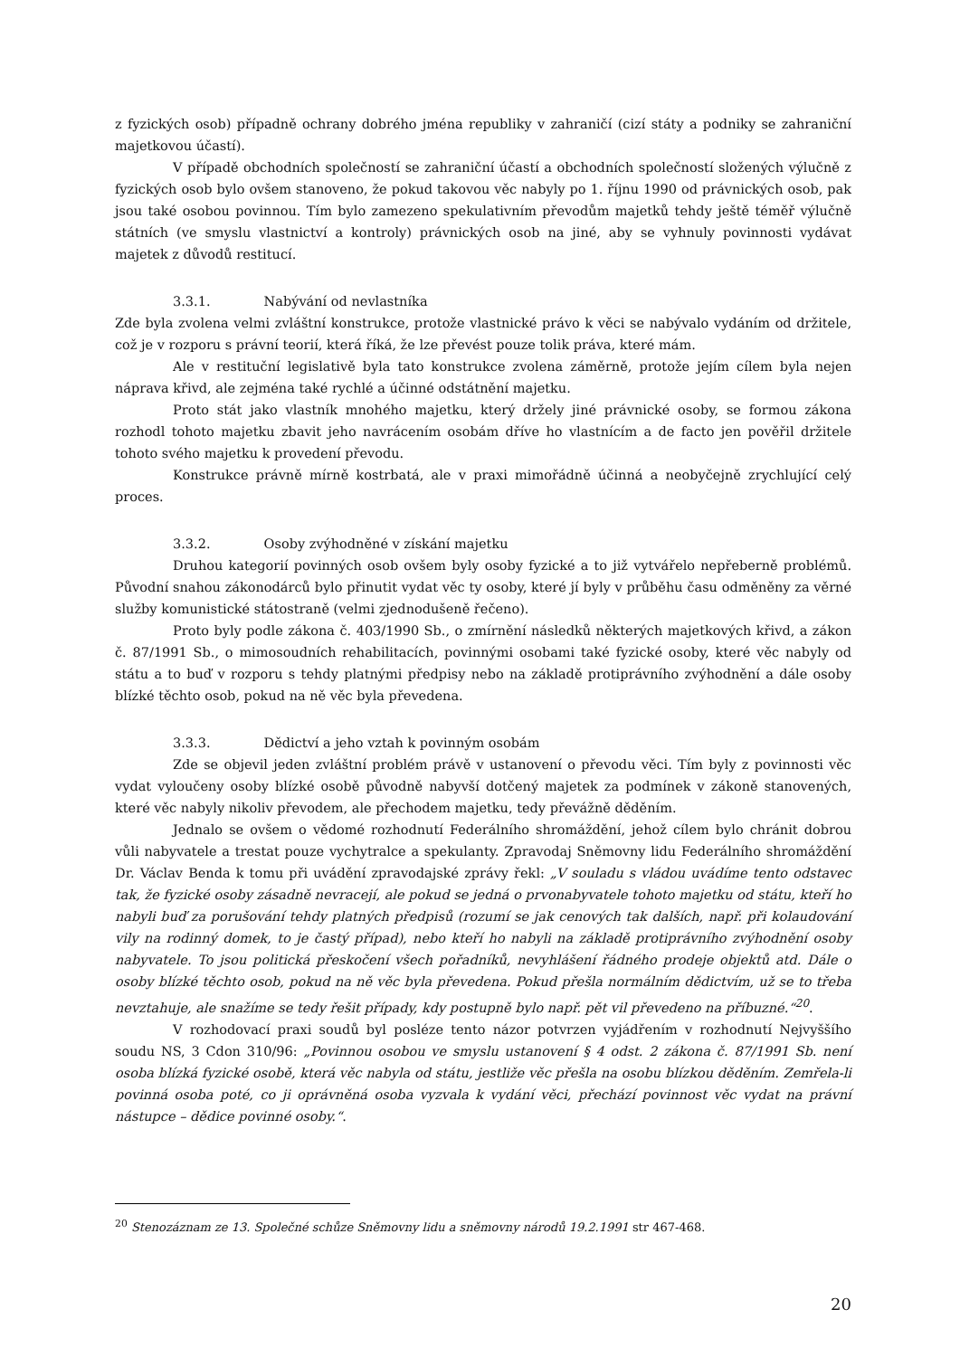z fyzických osob) případně ochrany dobrého jména republiky v zahraničí (cizí státy a podniky se zahraniční majetkovou účastí).
V případě obchodních společností se zahraniční účastí a obchodních společností složených výlučně z fyzických osob bylo ovšem stanoveno, že pokud takovou věc nabyly po 1. říjnu 1990 od právnických osob, pak jsou také osobou povinnou. Tím bylo zamezeno spekulativním převodům majetků tehdy ještě téměř výlučně státních (ve smyslu vlastnictví a kontroly) právnických osob na jiné, aby se vyhnuly povinnosti vydávat majetek z důvodů restitucí.
3.3.1. Nabývání od nevlastníka
Zde byla zvolena velmi zvláštní konstrukce, protože vlastnické právo k věci se nabývalo vydáním od držitele, což je v rozporu s právní teorií, která říká, že lze převést pouze tolik práva, které mám.
Ale v restituční legislativě byla tato konstrukce zvolena záměrně, protože jejím cílem byla nejen náprava křivd, ale zejména také rychlé a účinné odstátnění majetku.
Proto stát jako vlastník mnohého majetku, který držely jiné právnické osoby, se formou zákona rozhodl tohoto majetku zbavit jeho navrácením osobám dříve ho vlastnícím a de facto jen pověřil držitele tohoto svého majetku k provedení převodu.
Konstrukce právně mírně kostrbatá, ale v praxi mimořádně účinná a neobyčejně zrychlující celý proces.
3.3.2. Osoby zvýhodněné v získání majetku
Druhou kategorií povinných osob ovšem byly osoby fyzické a to již vytvářelo nepřeberně problémů. Původní snahou zákonodárců bylo přinutit vydat věc ty osoby, které jí byly v průběhu času odměněny za věrné služby komunistické státostraně (velmi zjednodušeně řečeno).
Proto byly podle zákona č. 403/1990 Sb., o zmírnění následků některých majetkových křivd, a zákon č. 87/1991 Sb., o mimosoudních rehabilitacích, povinnými osobami také fyzické osoby, které věc nabyly od státu a to buď v rozporu s tehdy platnými předpisy nebo na základě protiprávního zvýhodnění a dále osoby blízké těchto osob, pokud na ně věc byla převedena.
3.3.3. Dědictví a jeho vztah k povinným osobám
Zde se objevil jeden zvláštní problém právě v ustanovení o převodu věci. Tím byly z povinnosti věc vydat vyloučeny osoby blízké osobě původně nabyvší dotčený majetek za podmínek v zákoně stanovených, které věc nabyly nikoliv převodem, ale přechodem majetku, tedy převážně děděním.
Jednalo se ovšem o vědomé rozhodnutí Federálního shromáždění, jehož cílem bylo chránit dobrou vůli nabyvatele a trestat pouze vychytralce a spekulanty. Zpravodaj Sněmovny lidu Federálního shromáždění Dr. Václav Benda k tomu při uvádění zpravodajské zprávy řekl: „V souladu s vládou uvádíme tento odstavec tak, že fyzické osoby zásadně nevracejí, ale pokud se jedná o prvonabyvatele tohoto majetku od státu, kteří ho nabyli buď za porušování tehdy platných předpisů (rozumí se jak cenových tak dalších, např. při kolaudování vily na rodinný domek, to je častý případ), nebo kteří ho nabyli na základě protiprávního zvýhodnění osoby nabyvatele. To jsou politická přeskočení všech pořadníků, nevyhlášení řádného prodeje objektů atd. Dále o osoby blízké těchto osob, pokud na ně věc byla převedena. Pokud přešla normálním dědictvím, už se to třeba nevztahuje, ale snažíme se tedy řešit případy, kdy postupně bylo např. pět vil převedeno na příbuzné.“<sup>20</sup>.
V rozhodovací praxi soudů byl posléze tento názor potvrzen vyjádřením v rozhodnutí Nejvyššího soudu NS, 3 Cdon 310/96: „Povinnou osobou ve smyslu ustanovení § 4 odst. 2 zákona č. 87/1991 Sb. není osoba blízká fyzické osobě, která věc nabyla od státu, jestliže věc přešla na osobu blízkou děděním. Zemřela-li povinná osoba poté, co ji oprávněná osoba vyzvala k vydání věci, přechází povinnost věc vydat na právní nástupce – dědice povinné osoby.“.
<sup>20</sup> Stenozáznam ze 13. Společné schůze Sněmovny lidu a sněmovny národů 19.2.1991 str 467-468.
20